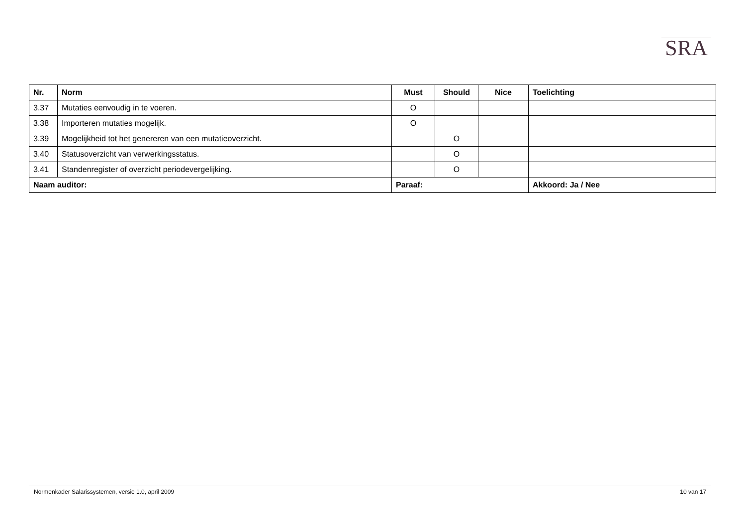SRA
| Nr. | Norm | Must | Should | Nice | Toelichting |
| --- | --- | --- | --- | --- | --- |
| 3.37 | Mutaties eenvoudig in te voeren. | O | | | |
| 3.38 | Importeren mutaties mogelijk. | O | | | |
| 3.39 | Mogelijkheid tot het genereren van een mutatieoverzicht. | | O | | |
| 3.40 | Statusoverzicht van verwerkingsstatus. | | O | | |
| 3.41 | Standenregister of overzicht periodevergelijking. | | O | | |
| Naam auditor: | | Paraaf: | | | Akkoord: Ja / Nee |
Normenkader Salarissystemen, versie 1.0, april 2009 10 van 17